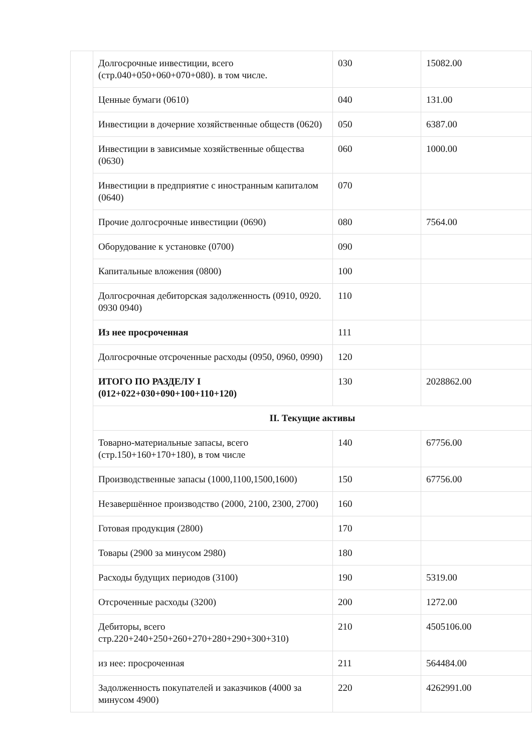| | Долгосрочные инвестиции, всего (стр.040+050+060+070+080). в том числе. | 030 | 15082.00 |
| | Ценные бумаги (0610) | 040 | 131.00 |
| | Инвестиции в дочерние хозяйственные обществ (0620) | 050 | 6387.00 |
| | Инвестиции в зависимые хозяйственные общества (0630) | 060 | 1000.00 |
| | Инвестиции в предприятие с иностранным капиталом (0640) | 070 | |
| | Прочие долгосрочные инвестиции (0690) | 080 | 7564.00 |
| | Оборудование к установке (0700) | 090 | |
| | Капитальные вложения (0800) | 100 | |
| | Долгосрочная дебиторская задолженность (0910, 0920. 0930 0940) | 110 | |
| | Из нее просроченная | 111 | |
| | Долгосрочные отсроченные расходы (0950, 0960, 0990) | 120 | |
| | ИТОГО ПО РАЗДЕЛУ I (012+022+030+090+100+110+120) | 130 | 2028862.00 |
| | II. Текущие активы | | |
| | Товарно-материальные запасы, всего (стр.150+160+170+180), в том числе | 140 | 67756.00 |
| | Производственные запасы (1000,1100,1500,1600) | 150 | 67756.00 |
| | Незавершённое производство (2000, 2100, 2300, 2700) | 160 | |
| | Готовая продукция (2800) | 170 | |
| | Товары (2900 за минусом 2980) | 180 | |
| | Расходы будущих периодов (3100) | 190 | 5319.00 |
| | Отсроченные расходы (3200) | 200 | 1272.00 |
| | Дебиторы, всего стр.220+240+250+260+270+280+290+300+310) | 210 | 4505106.00 |
| | из нее: просроченная | 211 | 564484.00 |
| | Задолженность покупателей и заказчиков (4000 за минусом 4900) | 220 | 4262991.00 |